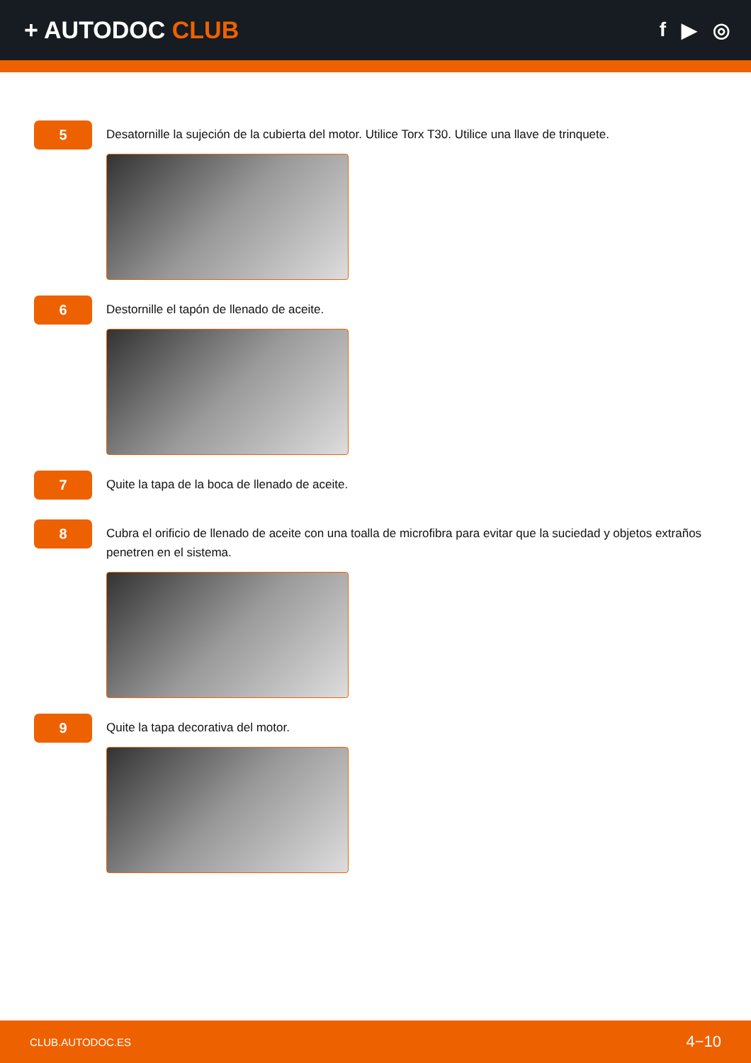+ AUTODOC CLUB
f ▶ ◎
5
Desatornille la sujeción de la cubierta del motor. Utilice Torx T30. Utilice una llave de trinquete.
6
Destornille el tapón de llenado de aceite.
7
Quite la tapa de la boca de llenado de aceite.
8
Cubra el orificio de llenado de aceite con una toalla de microfibra para evitar que la suciedad y objetos extraños penetren en el sistema.
9
Quite la tapa decorativa del motor.
CLUB.AUTODOC.ES 4−10